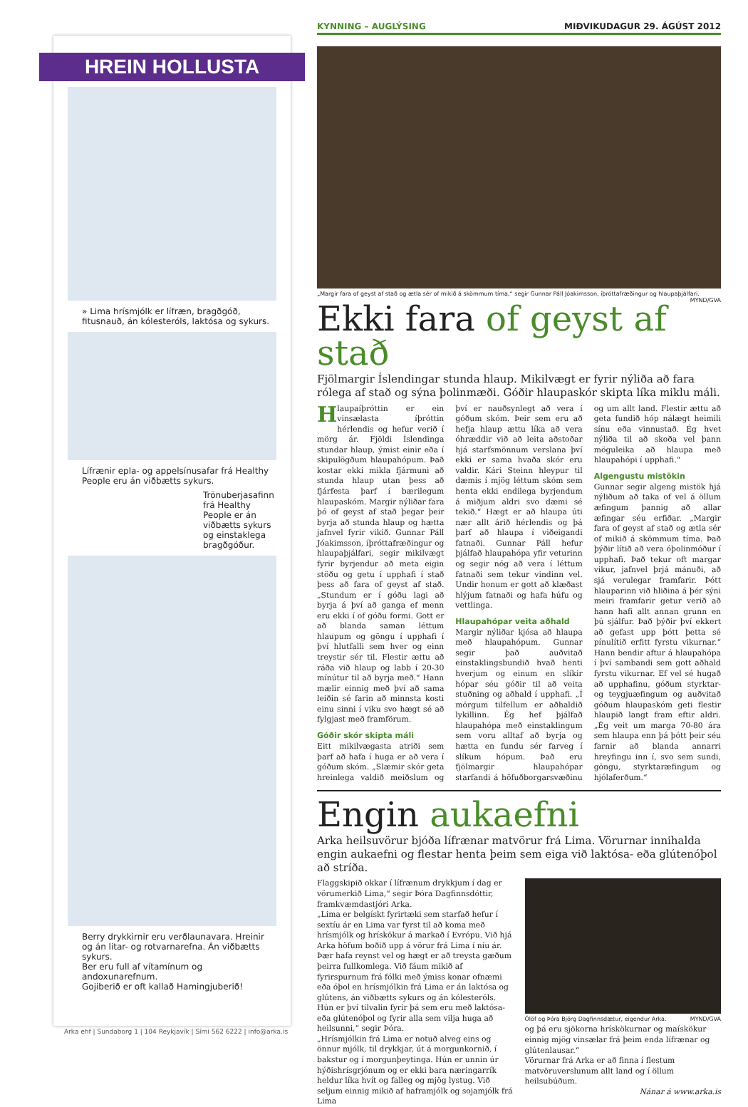HREIN HOLLUSTA
» Lima hrísmjólk er lífræn, bragðgóð, fitusnauð, án kólesteróls, laktósa og sykurs.
Lífrænir epla- og appelsínusafar frá Healthy People eru án viðbætts sykurs.
Trönuberjasafinn frá Healthy People er án viðbætts sykurs og einstaklega bragðgóður.
Berry drykkirnir eru verðlaunavara. Hreinir og án litar- og rotvarnarefna. Án viðbætts sykurs.
Ber eru full af vítamínum og andoxunarefnum.
Gojiberið er oft kallað Hamingjuberið!
Arka ehf | Sundaborg 1 | 104 Reykjavík | Sími 562 6222 | info@arka.is
KYNNING – AUGLÝSING MIÐVIKUDAGUR 29. ÁGÚST 2012
„Margir fara of geyst af stað og ætla sér of mikið á skömmum tíma,“ segir Gunnar Páll Jóakimsson, íþróttafræðingur og hlaupaþjálfari. MYND/GVA
Ekki fara of geyst af stað
Fjölmargir Íslendingar stunda hlaup. Mikilvægt er fyrir nýliða að fara rólega af stað og sýna þolinmæði. Góðir hlaupaskór skipta líka miklu máli.
Hlaupaíþróttin er ein vinsælasta íþróttin hérlendis og hefur verið í mörg ár. Fjöldi Íslendinga stundar hlaup, ýmist einir eða í skipulögðum hlaupahópum. Það kostar ekki mikla fjármuni að stunda hlaup utan þess að fjárfesta þarf í bærilegum hlaupaskóm. Margir nýliðar fara þó of geyst af stað þegar þeir byrja að stunda hlaup og hætta jafnvel fyrir vikið. Gunnar Páll Jóakimsson, íþróttafræðingur og hlaupaþjálfari, segir mikilvægt fyrir byrjendur að meta eigin stöðu og getu í upphafi í stað þess að fara of geyst af stað. „Stundum er í góðu lagi að byrja á því að ganga ef menn eru ekki í of góðu formi. Gott er að blanda saman léttum hlaupum og göngu í upphafi í því hlutfalli sem hver og einn treystir sér til. Flestir ættu að ráða við hlaup og labb í 20-30 mínútur til að byrja með.“ Hann mælir einnig með því að sama leiðin sé farin að minnsta kosti einu sinni í viku svo hægt sé að fylgjast með framförum.
Góðir skór skipta máli
Eitt mikilvægasta atriði sem þarf að hafa í huga er að vera í góðum skóm. „Slæmir skór geta hreinlega valdið meiðslum og því er nauðsynlegt að vera í góðum skóm. Þeir sem eru að hefja hlaup ættu líka að vera óhræddir við að leita aðstoðar hjá starfsmönnum verslana því ekki er sama hvaða skór eru valdir. Kári Steinn hleypur til dæmis í mjög léttum skóm sem henta ekki endilega byrjendum á miðjum aldri svo dæmi sé tekið.“ Hægt er að hlaupa úti nær allt árið hérlendis og þá þarf að hlaupa í viðeigandi fatnaði. Gunnar Páll hefur þjálfað hlaupahópa yfir veturinn og segir nóg að vera í léttum fatnaði sem tekur vindinn vel. Undir honum er gott að klæðast hlýjum fatnaði og hafa húfu og vettlinga.
Hlaupahópar veita aðhald
Margir nýliðar kjósa að hlaupa með hlaupahópum. Gunnar segir það auðvitað einstaklingsbundið hvað henti hverjum og einum en slíkir hópar séu góðir til að veita stuðning og aðhald í upphafi. „Í mörgum tilfellum er aðhaldið lykillinn. Ég hef þjálfað hlaupahópa með einstaklingum sem voru alltaf að byrja og hætta en fundu sér farveg í slíkum hópum. Það eru fjölmargir hlaupahópar starfandi á höfuðborgarsvæðinu og um allt land. Flestir ættu að geta fundið hóp nálægt heimili sínu eða vinnustað. Ég hvet nýliða til að skoða vel þann möguleika að hlaupa með hlaupahópi í upphafi.“
Algengustu mistökin
Gunnar segir algeng mistök hjá nýliðum að taka of vel á öllum æfingum þannig að allar æfingar séu erfiðar. „Margir fara of geyst af stað og ætla sér of mikið á skömmum tíma. Það þýðir lítið að vera óþolinmóður í upphafi. Það tekur oft margar vikur, jafnvel þrjá mánuði, að sjá verulegar framfarir. Þótt hlauparinn við hliðina á þér sýni meiri framfarir getur verið að hann hafi allt annan grunn en þú sjálfur. Það þýðir því ekkert að gefast upp þótt þetta sé pínulítið erfitt fyrstu vikurnar.“ Hann bendir aftur á hlaupahópa í því sambandi sem gott aðhald fyrstu vikurnar. Ef vel sé hugað að upphafinu, góðum styrktar- og teygjuæfingum og auðvitað góðum hlaupaskóm geti flestir hlaupið langt fram eftir aldri. „Ég veit um marga 70-80 ára sem hlaupa enn þá þótt þeir séu farnir að blanda annarri hreyfingu inn í, svo sem sundi, göngu, styrktaræfingum og hjólaferðum.“
Engin aukaefni
Arka heilsuvörur bjóða lífrænar matvörur frá Lima. Vörurnar innihalda engin aukaefni og flestar henta þeim sem eiga við laktósa- eða glútenóþol að stríða.
Flaggskipið okkar í lífrænum drykkjum í dag er vörumerkið Lima,“ segir Þóra Dagfinnsdóttir, framkvæmdastjóri Arka.
„Lima er belgískt fyrirtæki sem starfað hefur í sextíu ár en Lima var fyrst til að koma með hrísmjólk og hrískökur á markað í Evrópu. Við hjá Arka höfum boðið upp á vörur frá Lima í níu ár. Þær hafa reynst vel og hægt er að treysta gæðum þeirra fullkomlega. Við fáum mikið af fyrirspurnum frá fólki með ýmiss konar ofnæmi eða óþol en hrísmjólkin frá Lima er án laktósa og glútens, án viðbætts sykurs og án kólesteróls. Hún er því tilvalin fyrir þá sem eru með laktósa- eða glútenóþol og fyrir alla sem vilja huga að heilsunni,“ segir Þóra.
„Hrísmjólkin frá Lima er notuð alveg eins og önnur mjólk, til drykkjar, út á morgunkornið, í bakstur og í morgunþeytinga. Hún er unnin úr hýðishrísgrjónum og er ekki bara næringarrík heldur líka hvít og falleg og mjög lystug. Við seljum einnig mikið af haframjólk og sojamjólk frá Lima
Ólöf og Þóra Björg Dagfinnsdætur, eigendur Arka. MYND/GVA
og þá eru sjökorna hrískökurnar og maískökur einnig mjög vinsælar frá þeim enda lífrænar og glútenlausar.“
Vörurnar frá Arka er að finna í flestum matvöruverslunum allt land og í öllum heilsubúðum.
Nánar á www.arka.is